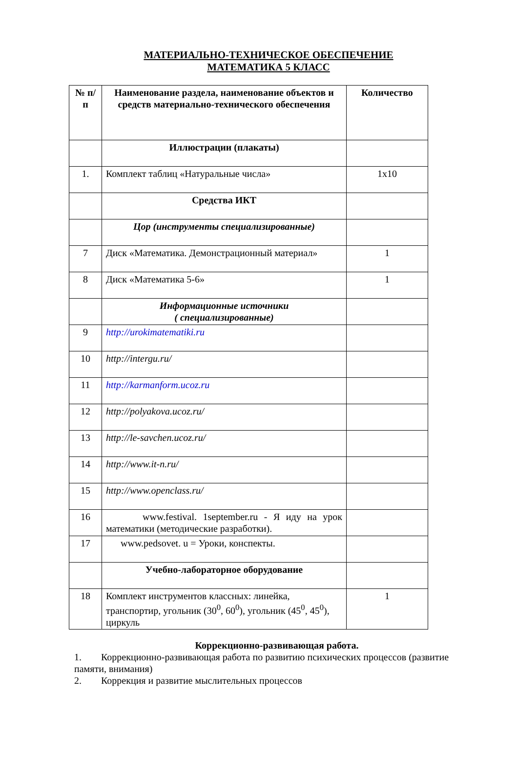МАТЕРИАЛЬНО-ТЕХНИЧЕСКОЕ ОБЕСПЕЧЕНИЕ
МАТЕМАТИКА 5 КЛАСС
| № п/п | Наименование раздела, наименование объектов и средств материально-технического обеспечения | Количество |
| --- | --- | --- |
| | Иллюстрации (плакаты) | |
| 1. | Комплект таблиц «Натуральные числа» | 1x10 |
| | Средства ИКТ | |
| | Цор (инструменты специализированные) | |
| 7 | Диск «Математика. Демонстрационный материал» | 1 |
| 8 | Диск «Математика 5-6» | 1 |
| | Информационные источники ( специализированные) | |
| 9 | http://urokimatematiki.ru | |
| 10 | http://intergu.ru/ | |
| 11 | http://karmanform.ucoz.ru | |
| 12 | http://polyakova.ucoz.ru/ | |
| 13 | http://le-savchen.ucoz.ru/ | |
| 14 | http://www.it-n.ru/ | |
| 15 | http://www.openclass.ru/ | |
| 16 | www.festival. 1september.ru - Я иду на урок математики (методические разработки). | |
| 17 | www.pedsovet. u = Уроки, конспекты. | |
| | Учебно-лабораторное оборудование | |
| 18 | Комплект инструментов классных: линейка, транспортир, угольник (30<sup>0</sup>, 60<sup>0</sup>), угольник (45<sup>0</sup>, 45<sup>0</sup>), циркуль | 1 |
Коррекционно-развивающая работа.
1. Коррекционно-развивающая работа по развитию психических процессов (развитие памяти, внимания)
2. Коррекция и развитие мыслительных процессов